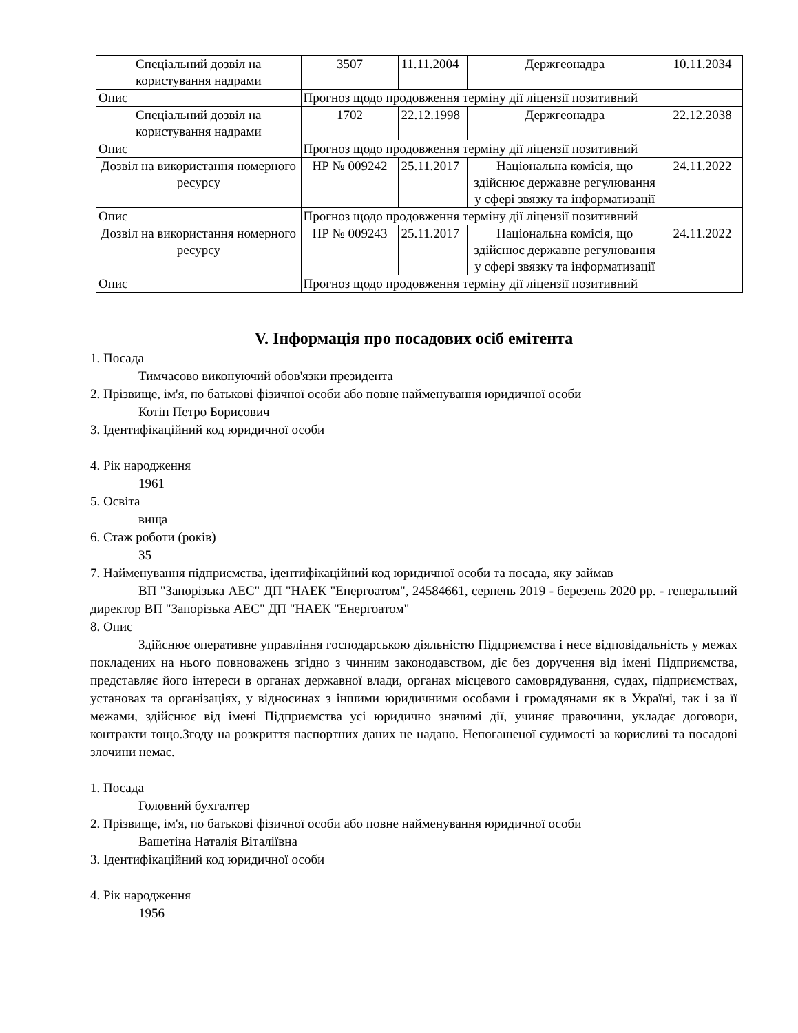| Спеціальний дозвіл на користування надрами | 3507 | 11.11.2004 | Держгеонадра | 10.11.2034 |
| Опис | Прогноз щодо продовження терміну дії ліцензії позитивний | | | |
| Спеціальний дозвіл на користування надрами | 1702 | 22.12.1998 | Держгеонадра | 22.12.2038 |
| Опис | Прогноз щодо продовження терміну дії ліцензії позитивний | | | |
| Дозвіл на використання номерного ресурсу | НР № 009242 | 25.11.2017 | Національна комісія, що здійснює державне регулювання у сфері звязку та інформатизації | 24.11.2022 |
| Опис | Прогноз щодо продовження терміну дії ліцензії позитивний | | | |
| Дозвіл на використання номерного ресурсу | НР № 009243 | 25.11.2017 | Національна комісія, що здійснює державне регулювання у сфері звязку та інформатизації | 24.11.2022 |
| Опис | Прогноз щодо продовження терміну дії ліцензії позитивний | | | |
V. Інформація про посадових осіб емітента
1. Посада
Тимчасово виконуючий обов'язки президента
2. Прізвище, ім'я, по батькові фізичної особи або повне найменування юридичної особи
Котін Петро Борисович
3. Ідентифікаційний код юридичної особи
4. Рік народження
1961
5. Освіта
вища
6. Стаж роботи (років)
35
7. Найменування підприємства, ідентифікаційний код юридичної особи та посада, яку займав
ВП "Запорізька АЕС" ДП "НАЕК "Енергоатом", 24584661, серпень 2019 - березень 2020 рр. - генеральний директор ВП "Запорізька АЕС" ДП "НАЕК "Енергоатом"
8. Опис
Здійснює оперативне управління господарською діяльністю Підприємства і несе відповідальність у межах покладених на нього повноважень згідно з чинним законодавством, діє без доручення від імені Підприємства, представляє його інтереси в органах державної влади, органах місцевого самоврядування, судах, підприємствах, установах та організаціях, у відносинах з іншими юридичними особами і громадянами як в Україні, так і за її межами, здійснює від імені Підприємства усі юридично значимі дії, учиняє правочини, укладає договори, контракти тощо.Згоду на розкриття паспортних даних не надано. Непогашеної судимості за корисливі та посадові злочини немає.
1. Посада
Головний бухгалтер
2. Прізвище, ім'я, по батькові фізичної особи або повне найменування юридичної особи
Вашетіна Наталія Віталіївна
3. Ідентифікаційний код юридичної особи
4. Рік народження
1956